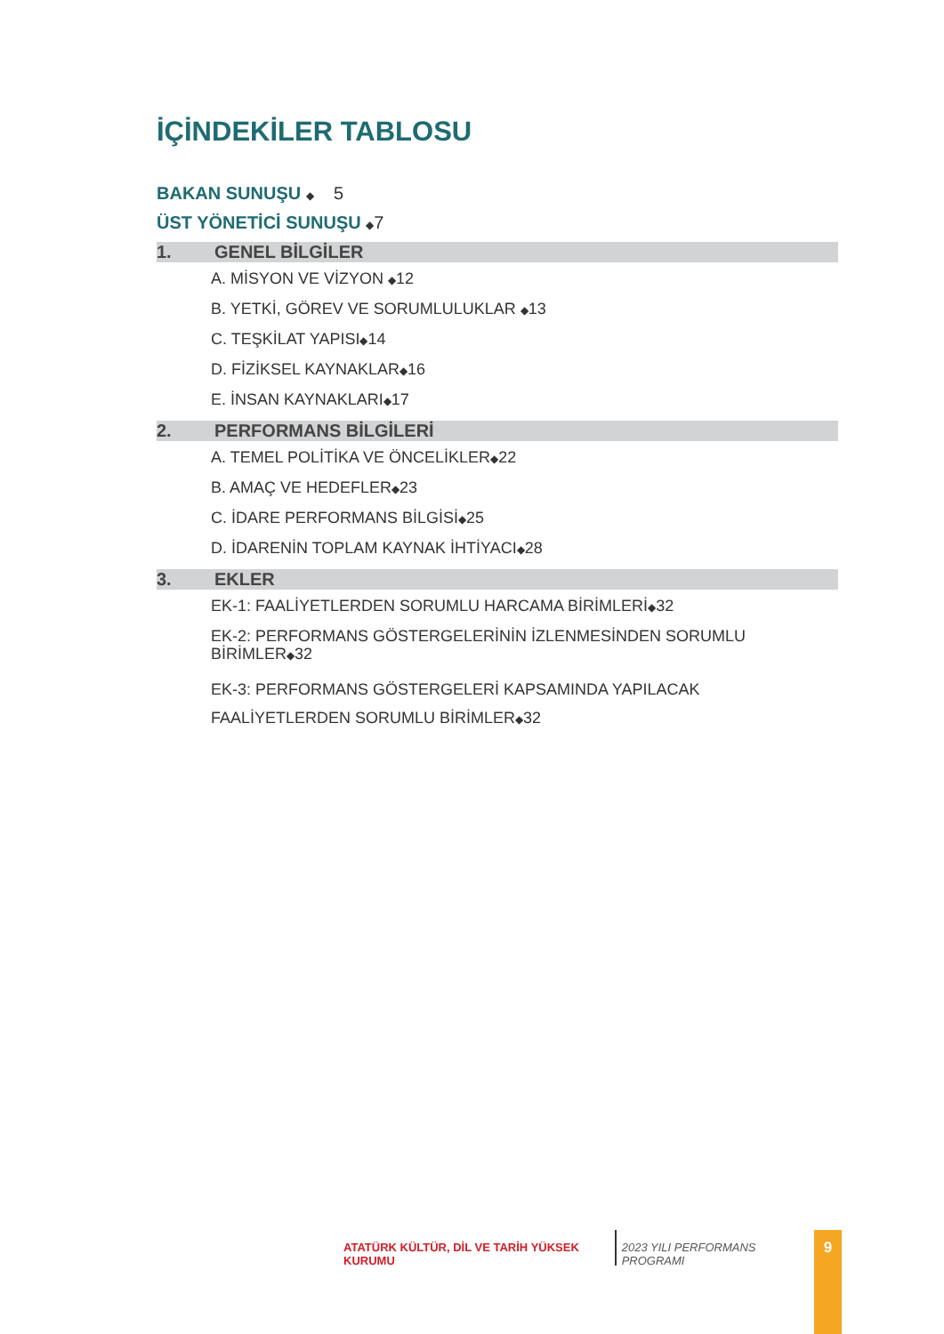İÇİNDEKİLER TABLOSU
BAKAN SUNUŞU ◆ 5
ÜST YÖNETİCİ SUNUŞU ◆7
1. GENEL BİLGİLER
A. MİSYON VE VİZYON ◆12
B. YETKİ, GÖREV VE SORUMLULUKLAR ◆13
C. TEŞKİLAT YAPISI◆14
D. FİZİKSEL KAYNAKLAR◆16
E. İNSAN KAYNAKLARI◆17
2. PERFORMANS BİLGİLERİ
A. TEMEL POLİTİKA VE ÖNCELİKLER◆22
B. AMAÇ VE HEDEFLER◆23
C. İDARE PERFORMANS BİLGİSİ◆25
D. İDARENİN TOPLAM KAYNAK İHTİYACI◆28
3. EKLER
EK-1: FAALİYETLERDEN SORUMLU HARCAMA BİRİMLERİ◆32
EK-2: PERFORMANS GÖSTERGELERİNİN İZLENMESİNDEN SORUMLU BİRİMLER◆32
EK-3: PERFORMANS GÖSTERGELERİ KAPSAMINDA YAPILACAK FAALİYETLERDEN SORUMLU BİRİMLER◆32
ATATÜRK KÜLTÜR, DİL VE TARİH YÜKSEK KURUMU
2023 YILI PERFORMANS PROGRAMI
9